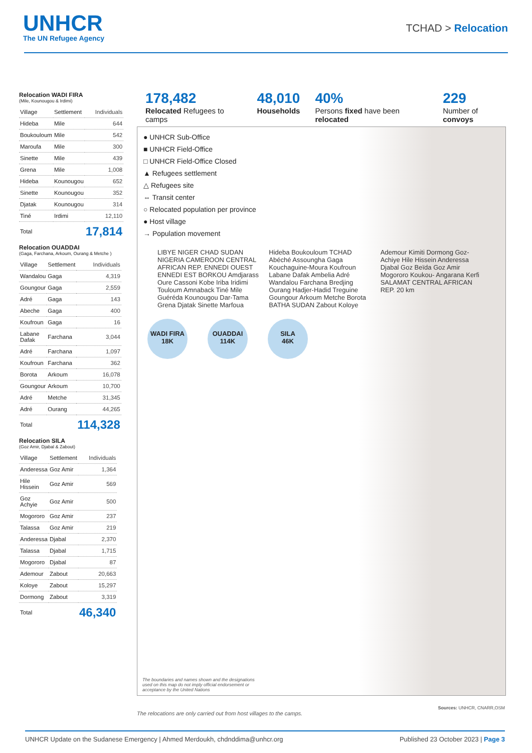UNHCR
The UN Refugee Agency
TCHAD > Relocation
Relocation WADI FIRA
(Mile, Kounougou & Irdimi)
| Village | Settlement | Individuals |
| --- | --- | --- |
| Hideba | Mile | 644 |
| Boukouloum | Mile | 542 |
| Maroufa | Mile | 300 |
| Sinette | Mile | 439 |
| Grena | Mile | 1,008 |
| Hideba | Kounougou | 652 |
| Sinette | Kounougou | 352 |
| Djatak | Kounougou | 314 |
| Tiné | Irdimi | 12,110 |
| Total | | 17,814 |
Relocation OUADDAI
(Gaga, Farchana, Arkoum, Ourang & Metche )
| Village | Settlement | Individuals |
| --- | --- | --- |
| Wandalou | Gaga | 4,319 |
| Goungour | Gaga | 2,559 |
| Adré | Gaga | 143 |
| Abeche | Gaga | 400 |
| Koufroun | Gaga | 16 |
| Labane Dafak | Farchana | 3,044 |
| Adré | Farchana | 1,097 |
| Koufroun | Farchana | 362 |
| Borota | Arkoum | 16,078 |
| Goungour | Arkoum | 10,700 |
| Adré | Metche | 31,345 |
| Adré | Ourang | 44,265 |
| Total | | 114,328 |
Relocation SILA
(Goz Amir, Djabal & Zabout)
| Village | Settlement | Individuals |
| --- | --- | --- |
| Anderessa | Goz Amir | 1,364 |
| Hile Hissein | Goz Amir | 569 |
| Goz Achyie | Goz Amir | 500 |
| Mogororo | Goz Amir | 237 |
| Talassa | Goz Amir | 219 |
| Anderessa | Djabal | 2,370 |
| Talassa | Djabal | 1,715 |
| Mogororo | Djabal | 87 |
| Ademour | Zabout | 20,663 |
| Koloye | Zabout | 15,297 |
| Dormong | Zabout | 3,319 |
| Total | | 46,340 |
178,482
Relocated Refugees to camps
48,010
Households
40%
Persons fixed have been relocated
229
Number of convoys
● UNHCR Sub-Office
■ UNHCR Field-Office
□ UNHCR Field-Office Closed
▲ Refugees settlement
△ Refugees site
⇔ Transit center
○ Relocated population per province
● Host village
→ Population movement
LIBYE NIGER CHAD SUDAN NIGERIA CAMEROON CENTRAL AFRICAN REP. ENNEDI OUEST ENNEDI EST BORKOU Amdjarass Oure Cassoni Kobe Iriba Iridimi Touloum Amnaback Tiné Mile Guéréda Kounougou Dar-Tama Grena Djatak Sinette Marfoua Hideba Boukouloum TCHAD Abéché Assoungha Gaga Kouchaguine-Moura Koufroun Labane Dafak Ambelia Adré Wandalou Farchana Bredjing Ourang Hadjer-Hadid Treguine Goungour Arkoum Metche Borota BATHA SUDAN Zabout Koloye Ademour Kimiti Dormong Goz-Achiye Hile Hissein Anderessa Djabal Goz Beïda Goz Amir Mogororo Koukou- Angarana Kerfi SALAMAT CENTRAL AFRICAN REP. 20 km
WADI FIRA
18K OUADDAI
114K SILA
46K
The boundaries and names shown and the designations used on this map do not imply official endorsement or acceptance by the United Nations
Sources: UNHCR, CNARR,OSM
The relocations are only carried out from host villages to the camps.
UNHCR Update on the Sudanese Emergency | Ahmed Merdoukh, chdnddima@unhcr.org Published 23 October 2023 | Page 3